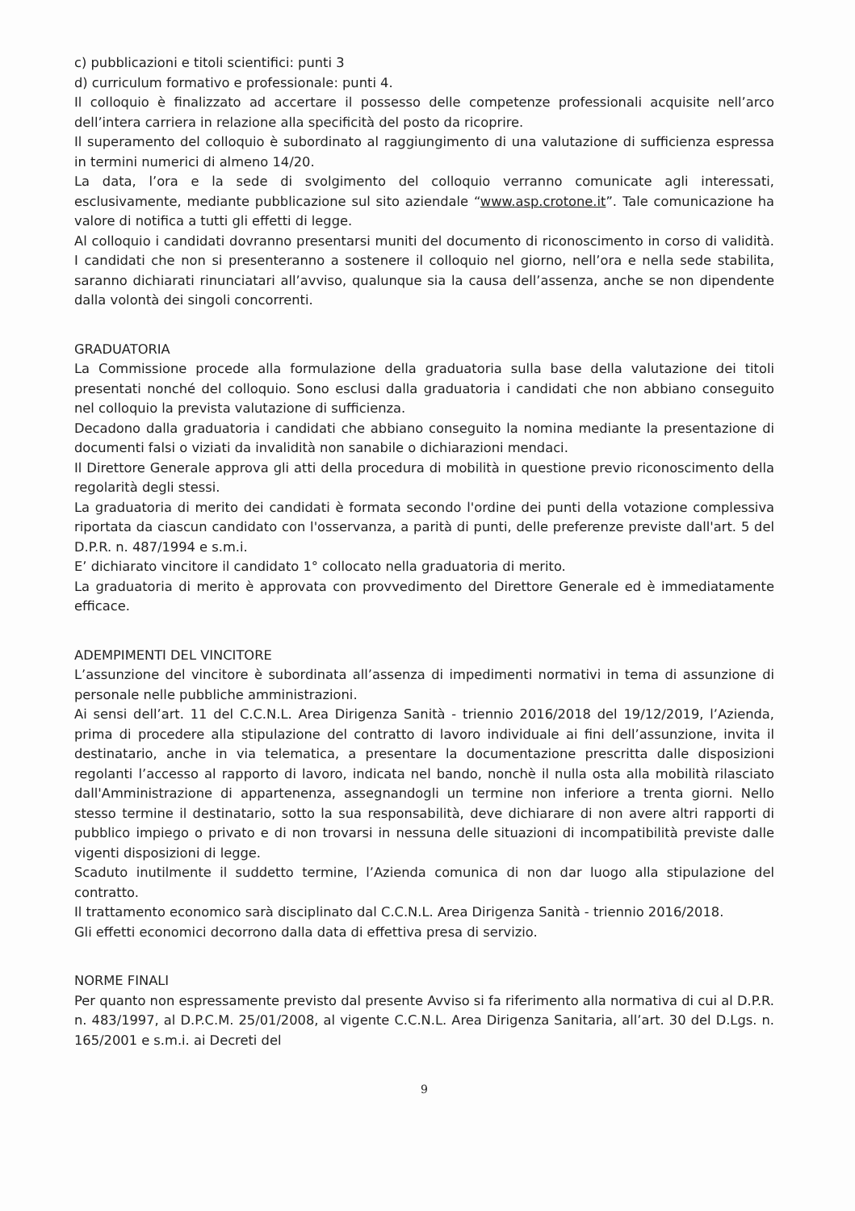c) pubblicazioni e titoli scientifici: punti 3
d) curriculum formativo e professionale: punti 4.
Il colloquio è finalizzato ad accertare il possesso delle competenze professionali acquisite nell’arco dell’intera carriera in relazione alla specificità del posto da ricoprire.
Il superamento del colloquio è subordinato al raggiungimento di una valutazione di sufficienza espressa in termini numerici di almeno 14/20.
La data, l’ora e la sede di svolgimento del colloquio verranno comunicate agli interessati, esclusivamente, mediante pubblicazione sul sito aziendale “www.asp.crotone.it”. Tale comunicazione ha valore di notifica a tutti gli effetti di legge.
Al colloquio i candidati dovranno presentarsi muniti del documento di riconoscimento in corso di validità. I candidati che non si presenteranno a sostenere il colloquio nel giorno, nell’ora e nella sede stabilita, saranno dichiarati rinunciatari all’avviso, qualunque sia la causa dell’assenza, anche se non dipendente dalla volontà dei singoli concorrenti.
GRADUATORIA
La Commissione procede alla formulazione della graduatoria sulla base della valutazione dei titoli presentati nonché del colloquio. Sono esclusi dalla graduatoria i candidati che non abbiano conseguito nel colloquio la prevista valutazione di sufficienza.
Decadono dalla graduatoria i candidati che abbiano conseguito la nomina mediante la presentazione di documenti falsi o viziati da invalidità non sanabile o dichiarazioni mendaci.
Il Direttore Generale approva gli atti della procedura di mobilità in questione previo riconoscimento della regolarità degli stessi.
La graduatoria di merito dei candidati è formata secondo l'ordine dei punti della votazione complessiva riportata da ciascun candidato con l'osservanza, a parità di punti, delle preferenze previste dall'art. 5 del D.P.R. n. 487/1994 e s.m.i.
E’ dichiarato vincitore il candidato 1° collocato nella graduatoria di merito.
La graduatoria di merito è approvata con provvedimento del Direttore Generale ed è immediatamente efficace.
ADEMPIMENTI DEL VINCITORE
L’assunzione del vincitore è subordinata all’assenza di impedimenti normativi in tema di assunzione di personale nelle pubbliche amministrazioni.
Ai sensi dell’art. 11 del C.C.N.L. Area Dirigenza Sanità - triennio 2016/2018 del 19/12/2019, l’Azienda, prima di procedere alla stipulazione del contratto di lavoro individuale ai fini dell’assunzione, invita il destinatario, anche in via telematica, a presentare la documentazione prescritta dalle disposizioni regolanti l’accesso al rapporto di lavoro, indicata nel bando, nonchè il nulla osta alla mobilità rilasciato dall'Amministrazione di appartenenza, assegnandogli un termine non inferiore a trenta giorni. Nello stesso termine il destinatario, sotto la sua responsabilità, deve dichiarare di non avere altri rapporti di pubblico impiego o privato e di non trovarsi in nessuna delle situazioni di incompatibilità previste dalle vigenti disposizioni di legge.
Scaduto inutilmente il suddetto termine, l’Azienda comunica di non dar luogo alla stipulazione del contratto.
Il trattamento economico sarà disciplinato dal C.C.N.L. Area Dirigenza Sanità - triennio 2016/2018.
Gli effetti economici decorrono dalla data di effettiva presa di servizio.
NORME FINALI
Per quanto non espressamente previsto dal presente Avviso si fa riferimento alla normativa di cui al D.P.R. n. 483/1997, al D.P.C.M. 25/01/2008, al vigente C.C.N.L. Area Dirigenza Sanitaria, all’art. 30 del D.Lgs. n. 165/2001 e s.m.i. ai Decreti del
9